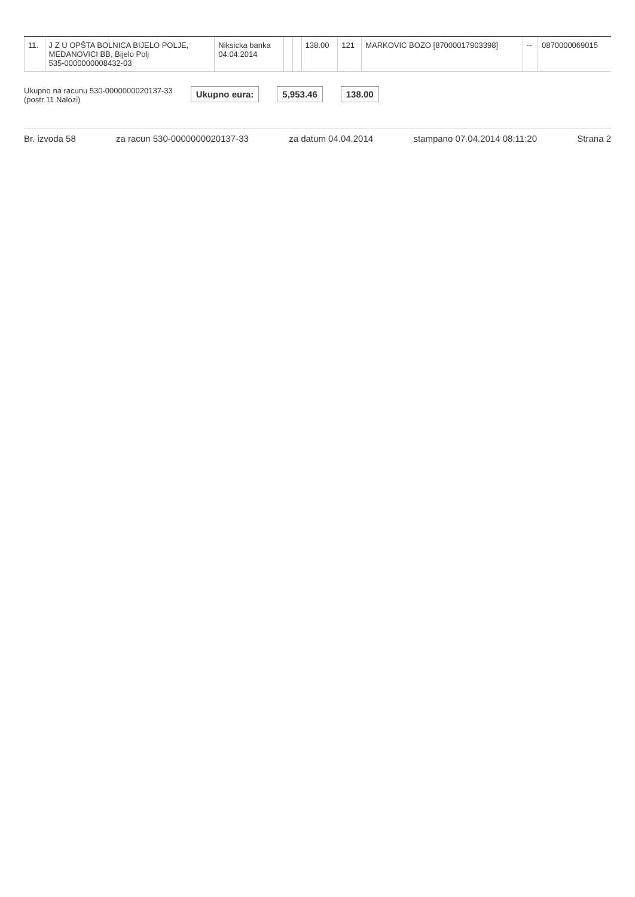| 11. | J Z U OPŠTA BOLNICA BIJELO POLJE, MEDANOVICI BB, Bijelo Polj 535-0000000008432-03 | Niksicka banka 04.04.2014 | | | 138.00 | 121 | MARKOVIC BOZO [87000017903398] | -- | 0870000069015 |
Ukupno na racunu 530-0000000020137-33
(postr 11 Nalozi)
Ukupno eura: 5,953.46 138.00
Br. izvoda 58 za racun 530-0000000020137-33 za datum 04.04.2014 stampano 07.04.2014 08:11:20 Strana 2